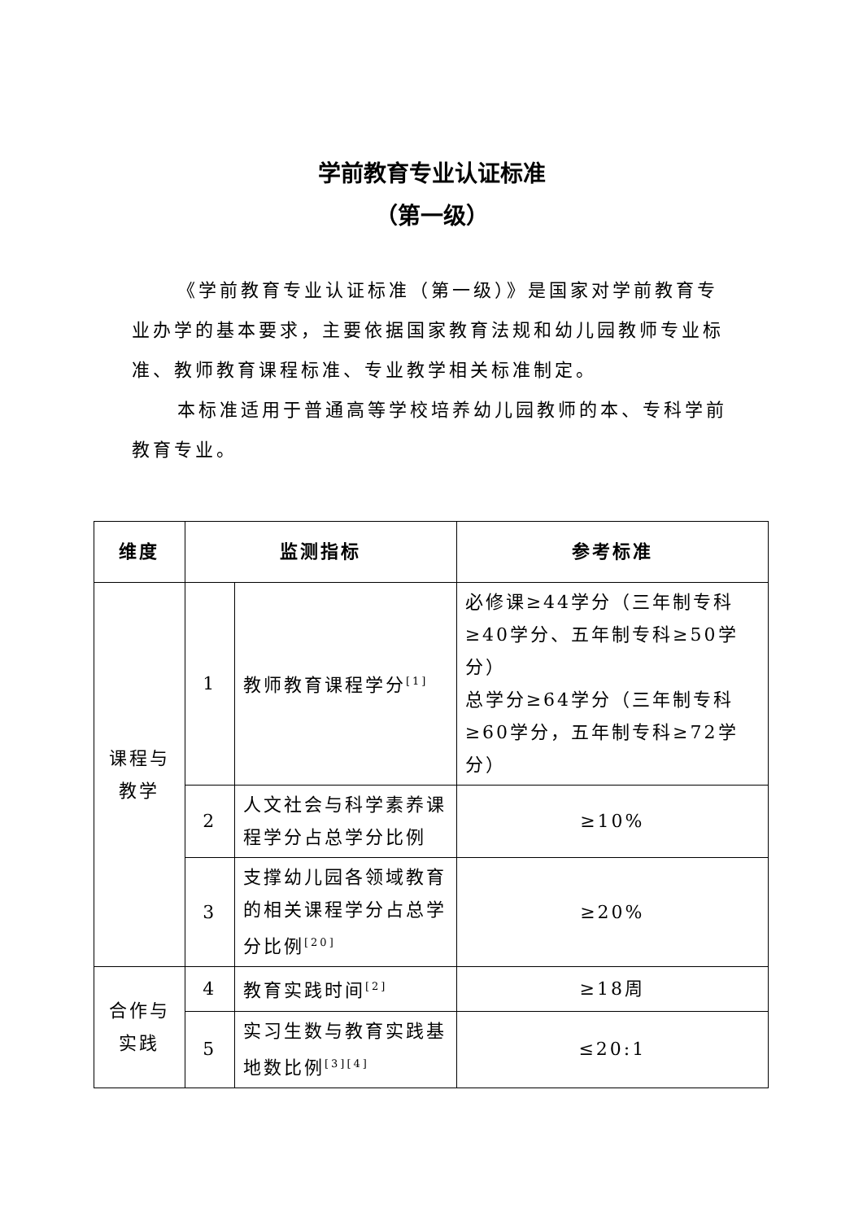学前教育专业认证标准
（第一级）
《学前教育专业认证标准（第一级）》是国家对学前教育专业办学的基本要求，主要依据国家教育法规和幼儿园教师专业标准、教师教育课程标准、专业教学相关标准制定。
本标准适用于普通高等学校培养幼儿园教师的本、专科学前教育专业。
| 维度 | 监测指标 | | 参考标准 |
| --- | --- | --- | --- |
| 课程与教学 | 1 | 教师教育课程学分<sup>[1]</sup> | 必修课≥44学分（三年制专科≥40学分、五年制专科≥50学分） 总学分≥64学分（三年制专科≥60学分，五年制专科≥72学分） |
| | 2 | 人文社会与科学素养课程学分占总学分比例 | ≥10% |
| | 3 | 支撑幼儿园各领域教育的相关课程学分占总学分比例<sup>[20]</sup> | ≥20% |
| 合作与实践 | 4 | 教育实践时间<sup>[2]</sup> | ≥18周 |
| | 5 | 实习生数与教育实践基地数比例<sup>[3][4]</sup> | ≤20:1 |